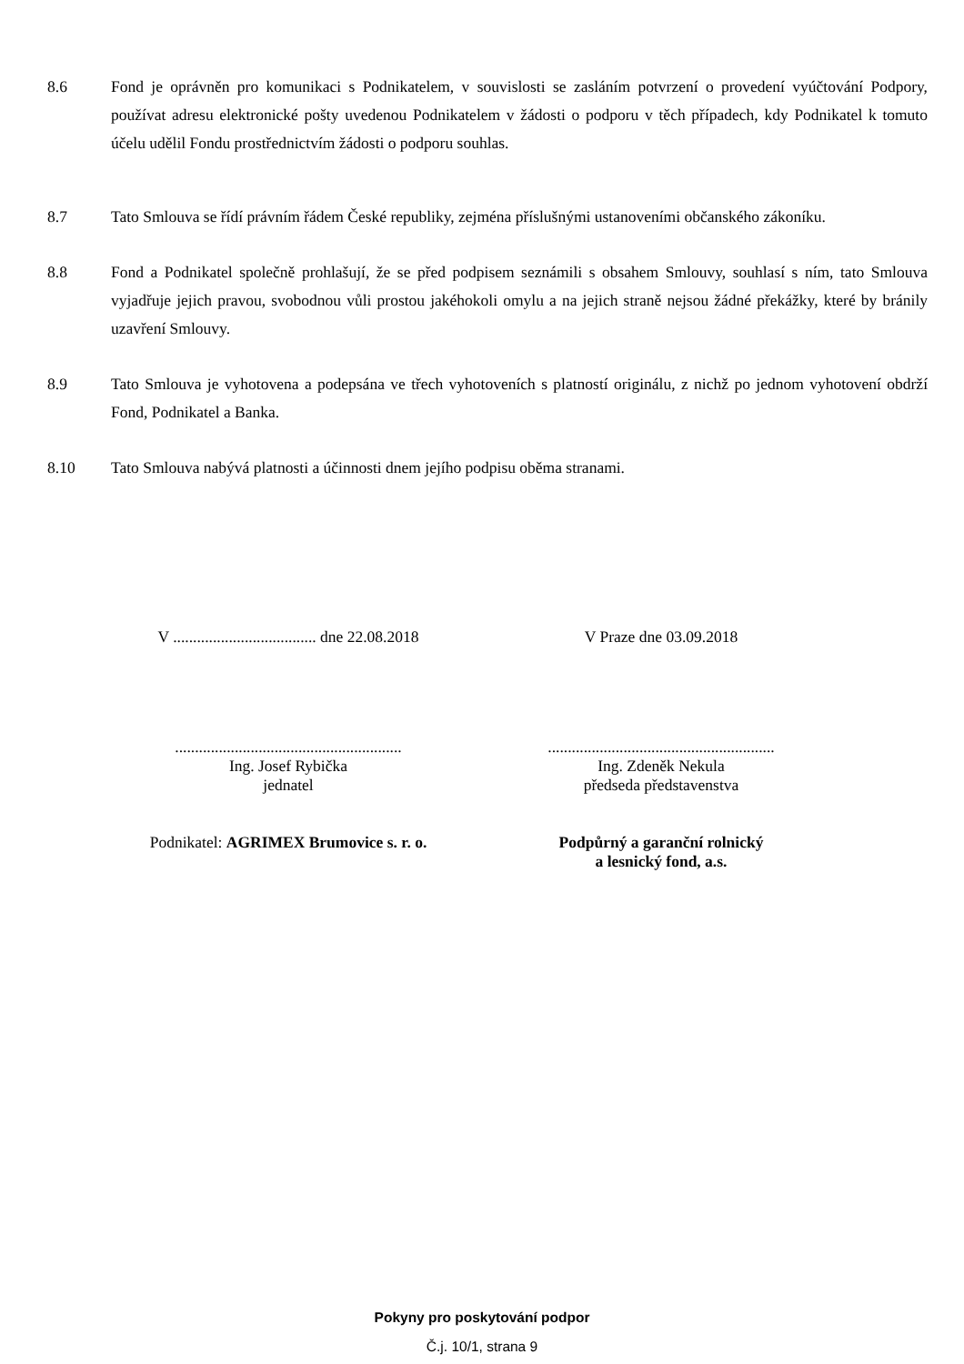8.6 Fond je oprávněn pro komunikaci s Podnikatelem, v souvislosti se zasláním potvrzení o provedení vyúčtování Podpory, používat adresu elektronické pošty uvedenou Podnikatelem v žádosti o podporu v těch případech, kdy Podnikatel k tomuto účelu udělil Fondu prostřednictvím žádosti o podporu souhlas.
8.7 Tato Smlouva se řídí právním řádem České republiky, zejména příslušnými ustanoveními občanského zákoníku.
8.8 Fond a Podnikatel společně prohlašují, že se před podpisem seznámili s obsahem Smlouvy, souhlasí s ním, tato Smlouva vyjadřuje jejich pravou, svobodnou vůli prostou jakéhokoli omylu a na jejich straně nejsou žádné překážky, které by bránily uzavření Smlouvy.
8.9 Tato Smlouva je vyhotovena a podepsána ve třech vyhotoveních s platností originálu, z nichž po jednom vyhotovení obdrží Fond, Podnikatel a Banka.
8.10 Tato Smlouva nabývá platnosti a účinnosti dnem jejího podpisu oběma stranami.
V .................................... dne 22.08.2018
.........................................................
Ing. Josef Rybička
jednatel
Podnikatel: AGRIMEX Brumovice s. r. o.
V Praze dne 03.09.2018
.........................................................
Ing. Zdeněk Nekula
předseda představenstva
Podpůrný a garanční rolnický
a lesnický fond, a.s.
Pokyny pro poskytování podpor
Č.j. 10/1, strana 9